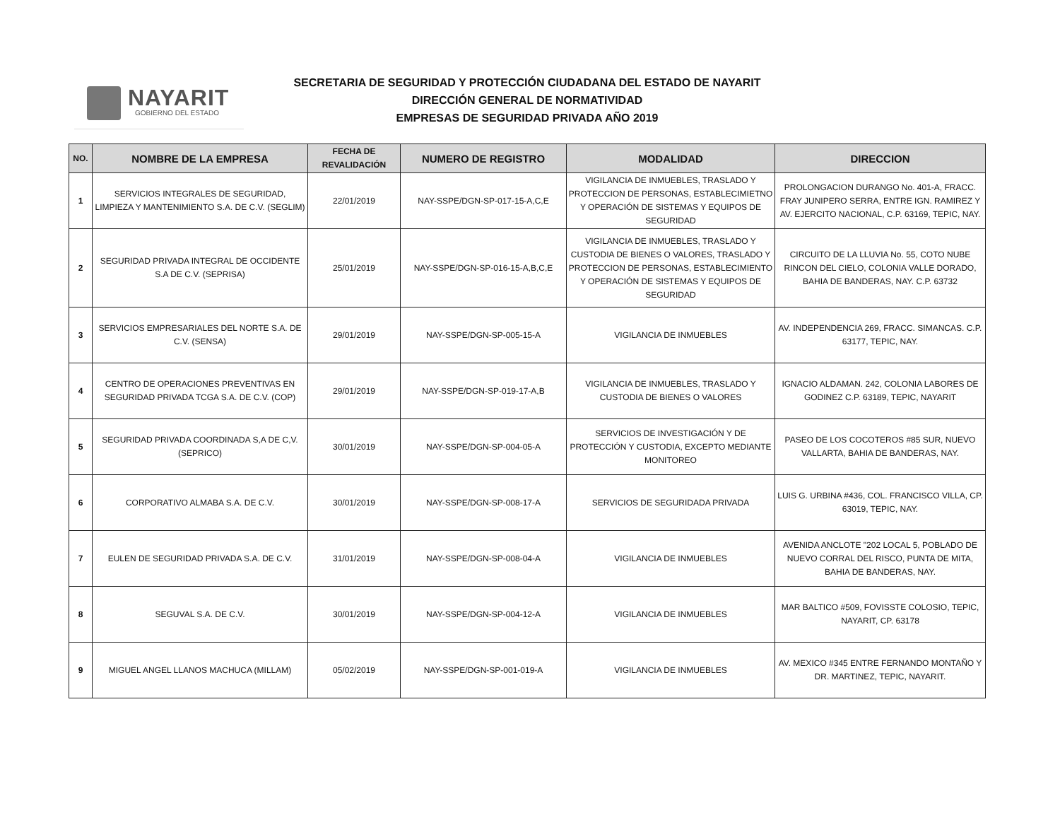NAYARIT
GOBIERNO DEL ESTADO
SECRETARIA DE SEGURIDAD Y PROTECCIÓN CIUDADANA DEL ESTADO DE NAYARIT
DIRECCIÓN GENERAL DE NORMATIVIDAD
EMPRESAS DE SEGURIDAD PRIVADA AÑO 2019
| NO. | NOMBRE DE LA EMPRESA | FECHA DE REVALIDACIÓN | NUMERO DE REGISTRO | MODALIDAD | DIRECCION |
| --- | --- | --- | --- | --- | --- |
| 1 | SERVICIOS INTEGRALES DE SEGURIDAD, LIMPIEZA Y MANTENIMIENTO S.A. DE C.V. (SEGLIM) | 22/01/2019 | NAY-SSPE/DGN-SP-017-15-A,C,E | VIGILANCIA DE INMUEBLES, TRASLADO Y PROTECCION DE PERSONAS, ESTABLECIMIETNO Y OPERACIÓN DE SISTEMAS Y EQUIPOS DE SEGURIDAD | PROLONGACION DURANGO No. 401-A, FRACC. FRAY JUNIPERO SERRA, ENTRE IGN. RAMIREZ Y AV. EJERCITO NACIONAL, C.P. 63169, TEPIC, NAY. |
| 2 | SEGURIDAD PRIVADA INTEGRAL DE OCCIDENTE S.A DE C.V. (SEPRISA) | 25/01/2019 | NAY-SSPE/DGN-SP-016-15-A,B,C,E | VIGILANCIA DE INMUEBLES, TRASLADO Y CUSTODIA DE BIENES O VALORES, TRASLADO Y PROTECCION DE PERSONAS, ESTABLECIMIENTO Y OPERACIÓN DE SISTEMAS Y EQUIPOS DE SEGURIDAD | CIRCUITO DE LA LLUVIA No. 55, COTO NUBE RINCON DEL CIELO, COLONIA VALLE DORADO, BAHIA DE BANDERAS, NAY. C.P. 63732 |
| 3 | SERVICIOS EMPRESARIALES DEL NORTE S.A. DE C.V. (SENSA) | 29/01/2019 | NAY-SSPE/DGN-SP-005-15-A | VIGILANCIA DE INMUEBLES | AV. INDEPENDENCIA 269, FRACC. SIMANCAS. C.P. 63177, TEPIC, NAY. |
| 4 | CENTRO DE OPERACIONES PREVENTIVAS EN SEGURIDAD PRIVADA TCGA S.A. DE C.V. (COP) | 29/01/2019 | NAY-SSPE/DGN-SP-019-17-A,B | VIGILANCIA DE INMUEBLES, TRASLADO Y CUSTODIA DE BIENES O VALORES | IGNACIO ALDAMAN. 242, COLONIA LABORES DE GODINEZ C.P. 63189, TEPIC, NAYARIT |
| 5 | SEGURIDAD PRIVADA COORDINADA S,A DE C,V. (SEPRICO) | 30/01/2019 | NAY-SSPE/DGN-SP-004-05-A | SERVICIOS DE INVESTIGACIÓN Y DE PROTECCIÓN Y CUSTODIA, EXCEPTO MEDIANTE MONITOREO | PASEO DE LOS COCOTEROS #85 SUR, NUEVO VALLARTA, BAHIA DE BANDERAS, NAY. |
| 6 | CORPORATIVO ALMABA S.A. DE C.V. | 30/01/2019 | NAY-SSPE/DGN-SP-008-17-A | SERVICIOS DE SEGURIDADA PRIVADA | LUIS G. URBINA #436, COL. FRANCISCO VILLA, CP. 63019, TEPIC, NAY. |
| 7 | EULEN DE SEGURIDAD PRIVADA S.A. DE C.V. | 31/01/2019 | NAY-SSPE/DGN-SP-008-04-A | VIGILANCIA DE INMUEBLES | AVENIDA ANCLOTE "202 LOCAL 5, POBLADO DE NUEVO CORRAL DEL RISCO, PUNTA DE MITA, BAHIA DE BANDERAS, NAY. |
| 8 | SEGUVAL S.A. DE C.V. | 30/01/2019 | NAY-SSPE/DGN-SP-004-12-A | VIGILANCIA DE INMUEBLES | MAR BALTICO #509, FOVISSTE COLOSIO, TEPIC, NAYARIT, CP. 63178 |
| 9 | MIGUEL ANGEL LLANOS MACHUCA (MILLAM) | 05/02/2019 | NAY-SSPE/DGN-SP-001-019-A | VIGILANCIA DE INMUEBLES | AV. MEXICO #345 ENTRE FERNANDO MONTAÑO Y DR. MARTINEZ, TEPIC, NAYARIT. |